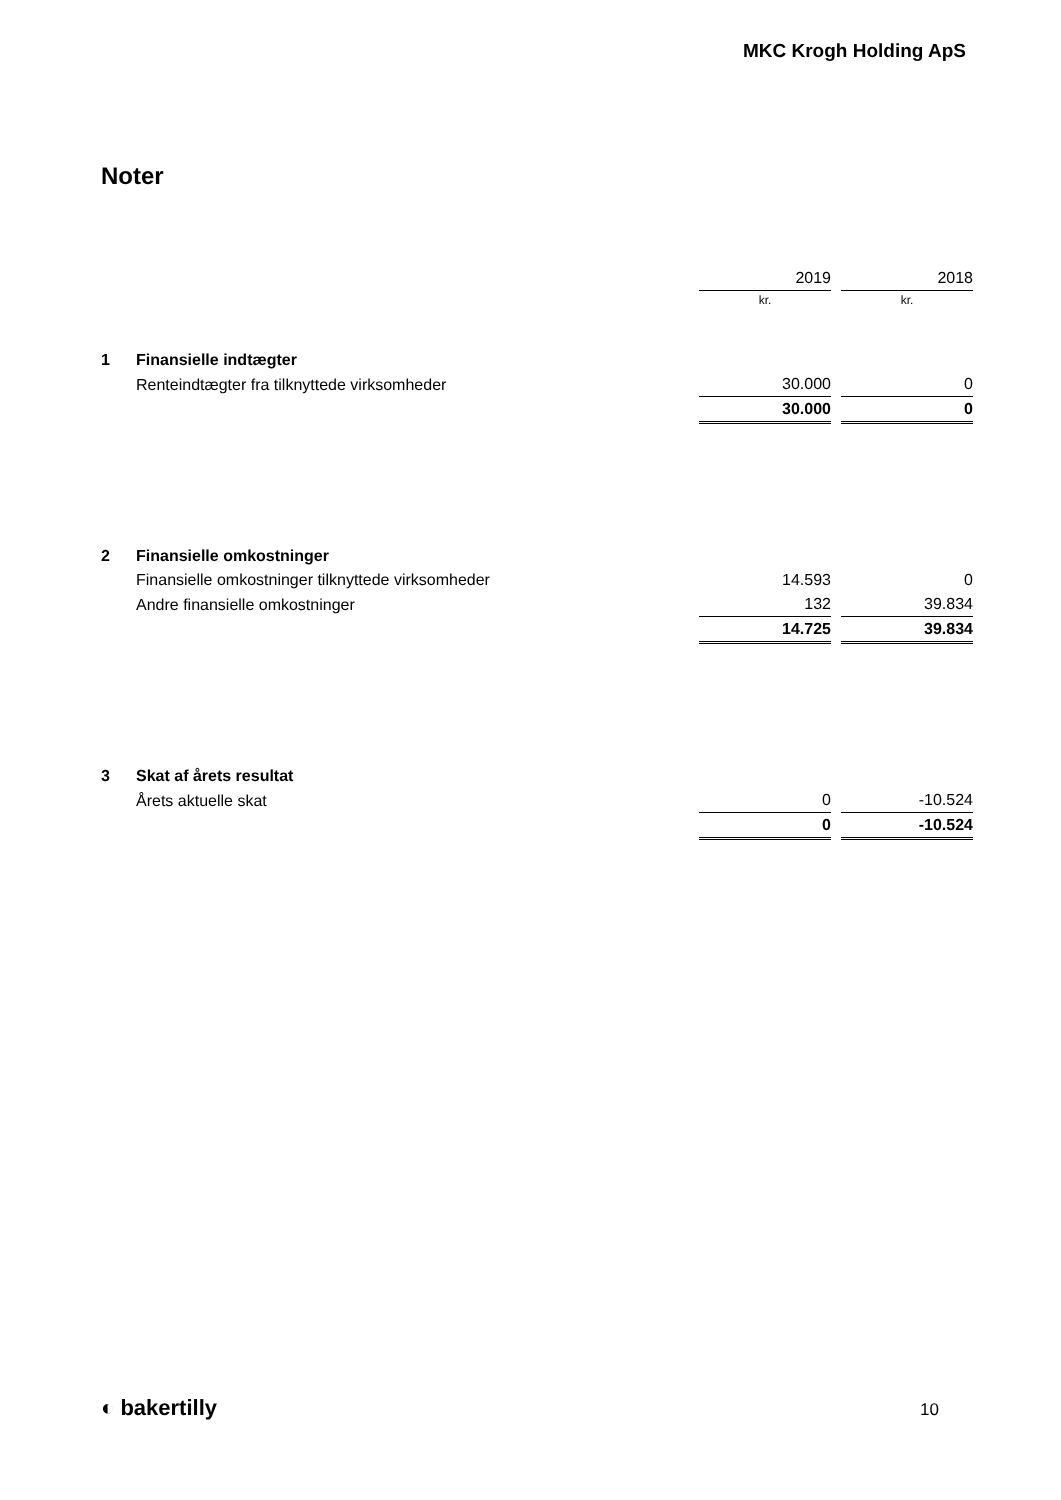MKC Krogh Holding ApS
Noter
| | | 2019 | | 2018 |
| | | kr. | | kr. |
| 1 | Finansielle indtægter | | | |
| | Renteindtægter fra tilknyttede virksomheder | 30.000 | | 0 |
| | | 30.000 | | 0 |
| 2 | Finansielle omkostninger | | | |
| | Finansielle omkostninger tilknyttede virksomheder | 14.593 | | 0 |
| | Andre finansielle omkostninger | 132 | | 39.834 |
| | | 14.725 | | 39.834 |
| 3 | Skat af årets resultat | | | |
| | Årets aktuelle skat | 0 | | -10.524 |
| | | 0 | | -10.524 |
◐ bakertilly 10